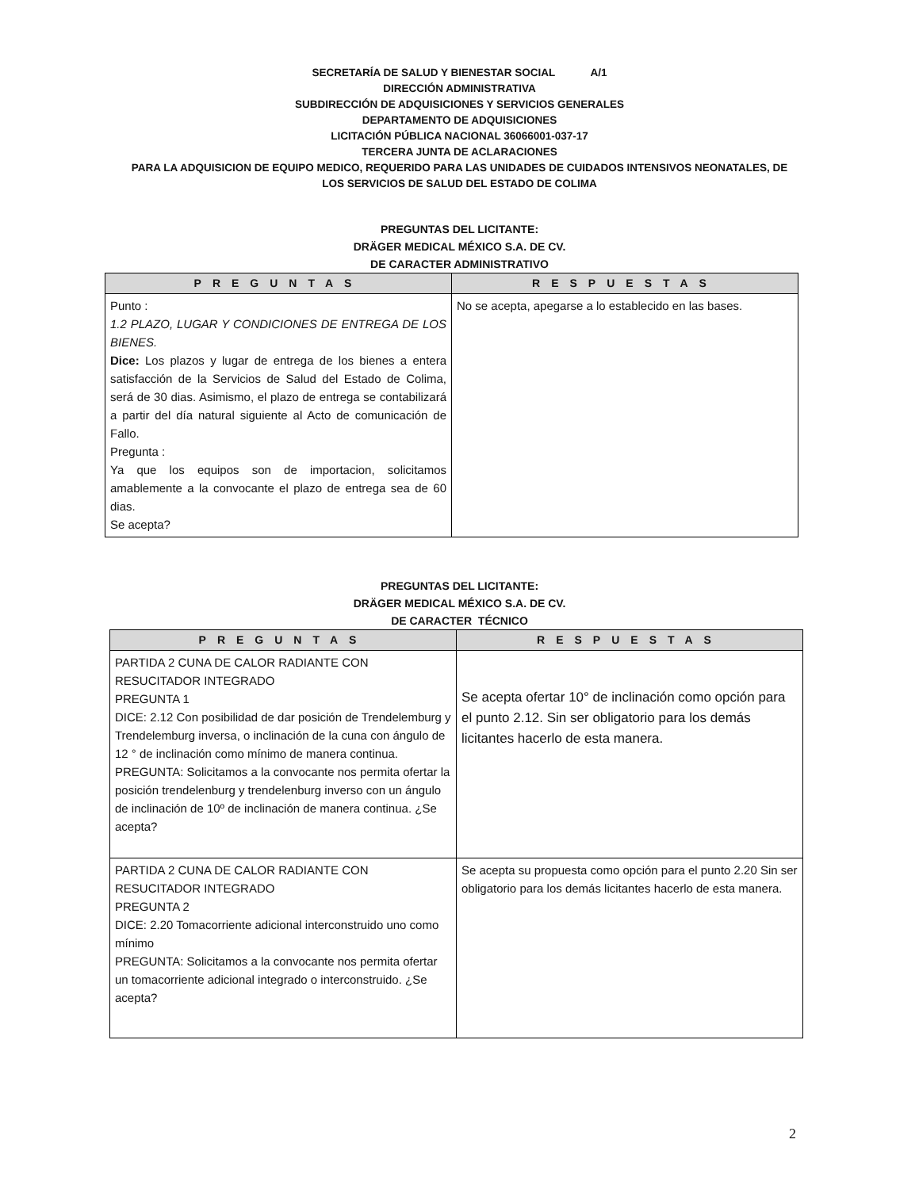SECRETARÍA DE SALUD Y BIENESTAR SOCIAL A/1
DIRECCIÓN ADMINISTRATIVA
SUBDIRECCIÓN DE ADQUISICIONES Y SERVICIOS GENERALES
DEPARTAMENTO DE ADQUISICIONES
LICITACIÓN PÚBLICA NACIONAL 36066001-037-17
TERCERA JUNTA DE ACLARACIONES
PARA LA ADQUISICION DE EQUIPO MEDICO, REQUERIDO PARA LAS UNIDADES DE CUIDADOS INTENSIVOS NEONATALES, DE
LOS SERVICIOS DE SALUD DEL ESTADO DE COLIMA
PREGUNTAS DEL LICITANTE:
DRÄGER MEDICAL MÉXICO S.A. DE CV.
DE CARACTER ADMINISTRATIVO
| PREGUNTAS | RESPUESTAS |
| --- | --- |
| Punto : 1.2 PLAZO, LUGAR Y CONDICIONES DE ENTREGA DE LOS BIENES. Dice: Los plazos y lugar de entrega de los bienes a entera satisfacción de la Servicios de Salud del Estado de Colima, será de 30 dias. Asimismo, el plazo de entrega se contabilizará a partir del día natural siguiente al Acto de comunicación de Fallo. Pregunta : Ya que los equipos son de importacion, solicitamos amablemente a la convocante el plazo de entrega sea de 60 dias. Se acepta? | No se acepta, apegarse a lo establecido en las bases. |
PREGUNTAS DEL LICITANTE:
DRÄGER MEDICAL MÉXICO S.A. DE CV.
DE CARACTER TÉCNICO
| PREGUNTAS | RESPUESTAS |
| --- | --- |
| PARTIDA 2 CUNA DE CALOR RADIANTE CON RESUCITADOR INTEGRADO PREGUNTA 1 DICE: 2.12 Con posibilidad de dar posición de Trendelemburg y Trendelemburg inversa, o inclinación de la cuna con ángulo de 12 ° de inclinación como mínimo de manera continua. PREGUNTA: Solicitamos a la convocante nos permita ofertar la posición trendelenburg y trendelenburg inverso con un ángulo de inclinación de 10º de inclinación de manera continua. ¿Se acepta? | Se acepta ofertar 10° de inclinación como opción para el punto 2.12. Sin ser obligatorio para los demás licitantes hacerlo de esta manera. |
| PARTIDA 2 CUNA DE CALOR RADIANTE CON RESUCITADOR INTEGRADO PREGUNTA 2 DICE: 2.20 Tomacorriente adicional interconstruido uno como mínimo PREGUNTA: Solicitamos a la convocante nos permita ofertar un tomacorriente adicional integrado o interconstruido. ¿Se acepta? | Se acepta su propuesta como opción para el punto 2.20 Sin ser obligatorio para los demás licitantes hacerlo de esta manera. |
2